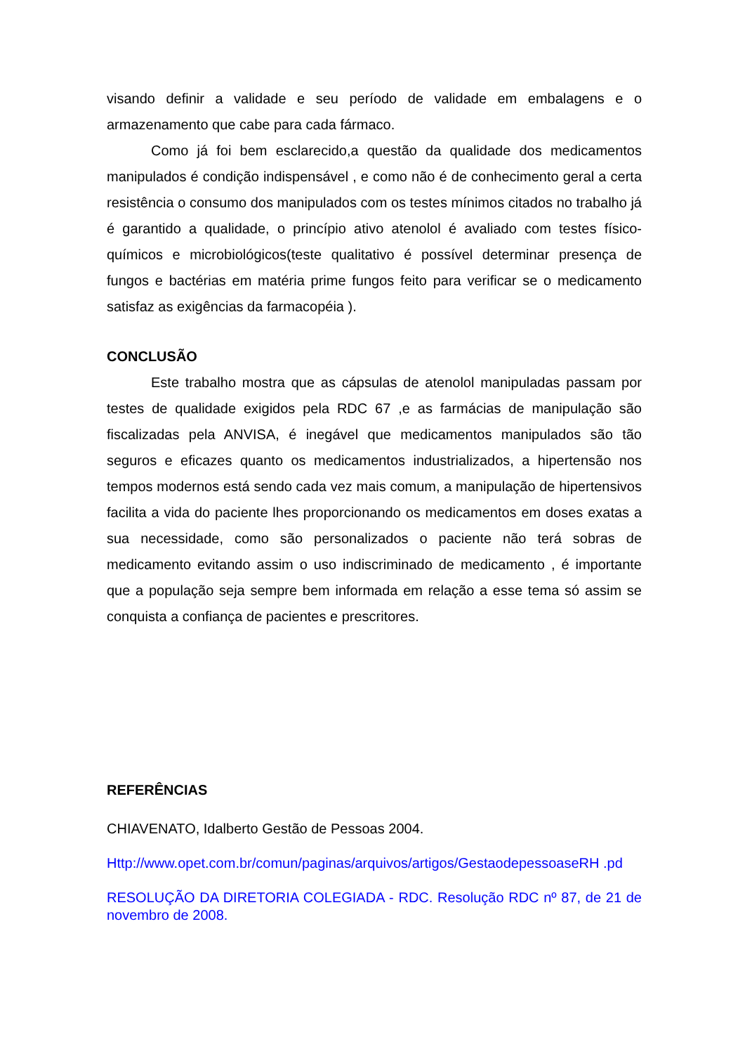visando definir a validade e seu período de validade em embalagens e o armazenamento que cabe para cada fármaco.
Como já foi bem esclarecido,a questão da qualidade dos medicamentos manipulados é condição indispensável , e como não é de conhecimento geral a certa resistência o consumo dos manipulados com os testes mínimos citados no trabalho já é garantido a qualidade, o princípio ativo atenolol é avaliado com testes físico-químicos e microbiológicos(teste qualitativo é possível determinar presença de fungos e bactérias em matéria prime fungos feito para verificar se o medicamento satisfaz as exigências da farmacopéia ).
CONCLUSÃO
Este trabalho mostra que as cápsulas de atenolol manipuladas passam por testes de qualidade exigidos pela RDC 67 ,e as farmácias de manipulação são fiscalizadas pela ANVISA, é inegável que medicamentos manipulados são tão seguros e eficazes quanto os medicamentos industrializados, a hipertensão nos tempos modernos está sendo cada vez mais comum, a manipulação de hipertensivos facilita a vida do paciente lhes proporcionando os medicamentos em doses exatas a sua necessidade, como são personalizados o paciente não terá sobras de medicamento evitando assim o uso indiscriminado de medicamento , é importante que a população seja sempre bem informada em relação a esse tema só assim se conquista a confiança de pacientes e prescritores.
REFERÊNCIAS
CHIAVENATO, Idalberto Gestão de Pessoas 2004.
Http://www.opet.com.br/comun/paginas/arquivos/artigos/GestaodepessoaseRH .pd
RESOLUÇÃO DA DIRETORIA COLEGIADA - RDC. Resolução RDC nº 87, de 21 de novembro de 2008.